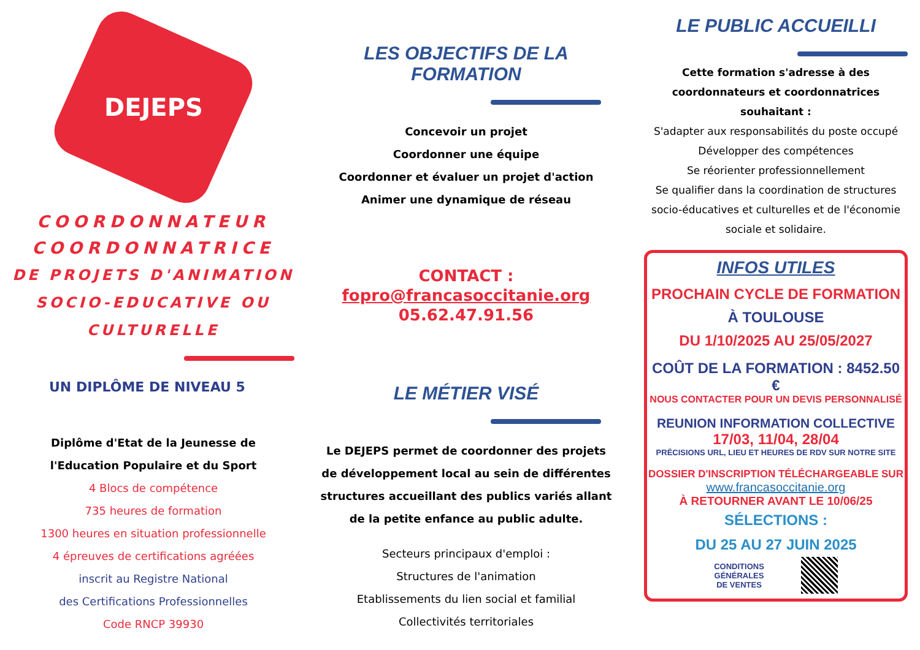DEJEPS
COORDONNATEUR
COORDONNATRICE
DE PROJETS D'ANIMATION
SOCIO-EDUCATIVE OU
CULTURELLE
UN DIPLÔME DE NIVEAU 5
Diplôme d'Etat de la Jeunesse de
l'Education Populaire et du Sport
4 Blocs de compétence
735 heures de formation
1300 heures en situation professionnelle
4 épreuves de certifications agréées
inscrit au Registre National
des Certifications Professionnelles
Code RNCP 39930
LES OBJECTIFS DE LA FORMATION
Concevoir un projet
Coordonner une équipe
Coordonner et évaluer un projet d'action
Animer une dynamique de réseau
CONTACT :
fopro@francasoccitanie.org
05.62.47.91.56
LE MÉTIER VISÉ
Le DEJEPS permet de coordonner des projets de développement local au sein de différentes structures accueillant des publics variés allant de la petite enfance au public adulte.
Secteurs principaux d'emploi :
Structures de l'animation
Etablissements du lien social et familial
Collectivités territoriales
LE PUBLIC ACCUEILLI
Cette formation s'adresse à des coordonnateurs et coordonnatrices souhaitant :
S'adapter aux responsabilités du poste occupé
Développer des compétences
Se réorienter professionnellement
Se qualifier dans la coordination de structures socio-éducatives et culturelles et de l'économie sociale et solidaire.
INFOS UTILES
PROCHAIN CYCLE DE FORMATION
À TOULOUSE
DU 1/10/2025 AU 25/05/2027
COÛT DE LA FORMATION : 8452.50 €
NOUS CONTACTER POUR UN DEVIS PERSONNALISÉ
REUNION INFORMATION COLLECTIVE
17/03, 11/04, 28/04
PRÉCISIONS URL, LIEU ET HEURES DE RDV SUR NOTRE SITE
DOSSIER D'INSCRIPTION TÉLÉCHARGEABLE SUR
www.francasoccitanie.org
À RETOURNER AVANT LE 10/06/25
SÉLECTIONS :
DU 25 AU 27 JUIN 2025
CONDITIONS
GÉNÉRALES
DE VENTES